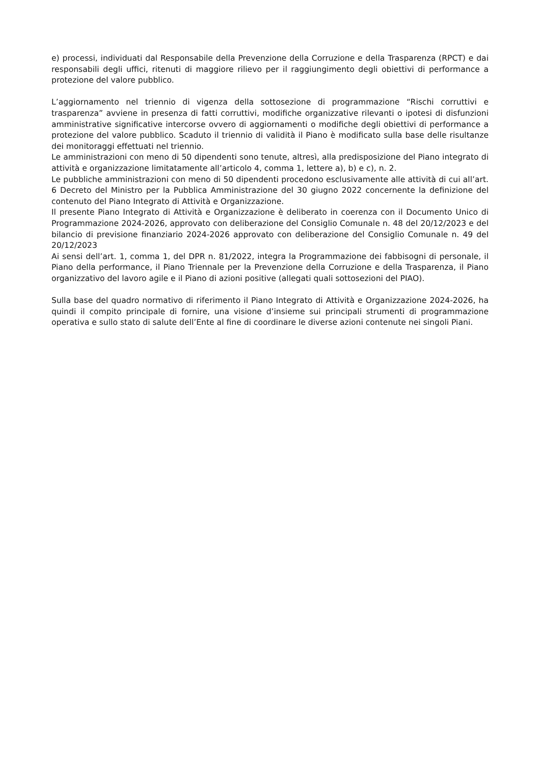e) processi, individuati dal Responsabile della Prevenzione della Corruzione e della Trasparenza (RPCT) e dai responsabili degli uffici, ritenuti di maggiore rilievo per il raggiungimento degli obiettivi di performance a protezione del valore pubblico.
L’aggiornamento nel triennio di vigenza della sottosezione di programmazione “Rischi corruttivi e trasparenza” avviene in presenza di fatti corruttivi, modifiche organizzative rilevanti o ipotesi di disfunzioni amministrative significative intercorse ovvero di aggiornamenti o modifiche degli obiettivi di performance a protezione del valore pubblico. Scaduto il triennio di validità il Piano è modificato sulla base delle risultanze dei monitoraggi effettuati nel triennio.
Le amministrazioni con meno di 50 dipendenti sono tenute, altresì, alla predisposizione del Piano integrato di attività e organizzazione limitatamente all’articolo 4, comma 1, lettere a), b) e c), n. 2.
Le pubbliche amministrazioni con meno di 50 dipendenti procedono esclusivamente alle attività di cui all’art. 6 Decreto del Ministro per la Pubblica Amministrazione del 30 giugno 2022 concernente la definizione del contenuto del Piano Integrato di Attività e Organizzazione.
Il presente Piano Integrato di Attività e Organizzazione è deliberato in coerenza con il Documento Unico di Programmazione 2024-2026, approvato con deliberazione del Consiglio Comunale n. 48 del 20/12/2023 e del bilancio di previsione finanziario 2024-2026 approvato con deliberazione del Consiglio Comunale n. 49 del 20/12/2023
Ai sensi dell’art. 1, comma 1, del DPR n. 81/2022, integra la Programmazione dei fabbisogni di personale, il Piano della performance, il Piano Triennale per la Prevenzione della Corruzione e della Trasparenza, il Piano organizzativo del lavoro agile e il Piano di azioni positive (allegati quali sottosezioni del PIAO).
Sulla base del quadro normativo di riferimento il Piano Integrato di Attività e Organizzazione 2024-2026, ha quindi il compito principale di fornire, una visione d’insieme sui principali strumenti di programmazione operativa e sullo stato di salute dell’Ente al fine di coordinare le diverse azioni contenute nei singoli Piani.